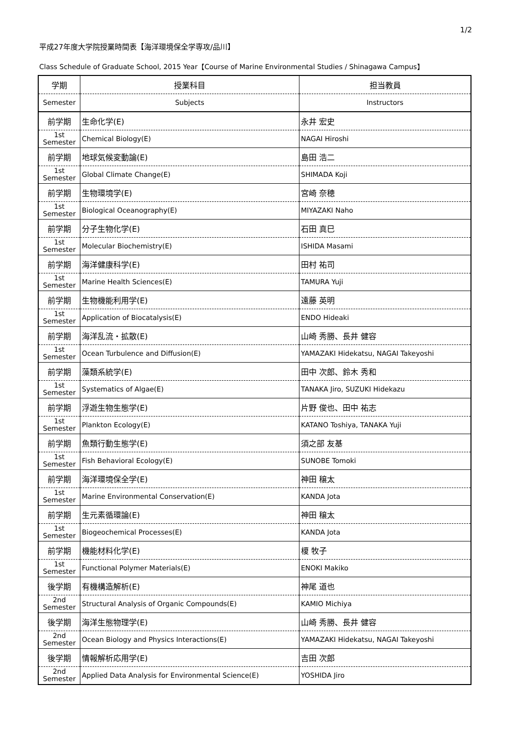1/2
平成27年度大学院授業時間表【海洋環境保全学専攻/品川】
Class Schedule of Graduate School, 2015 Year【Course of Marine Environmental Studies / Shinagawa Campus】
| 学期 | 授業科目 | 担当教員 |
| --- | --- | --- |
| Semester | Subjects | Instructors |
| 前学期 | 生命化学(E) | 永井 宏史 |
| 1st Semester | Chemical Biology(E) | NAGAI Hiroshi |
| 前学期 | 地球気候変動論(E) | 島田 浩二 |
| 1st Semester | Global Climate Change(E) | SHIMADA Koji |
| 前学期 | 生物環境学(E) | 宮崎 奈穂 |
| 1st Semester | Biological Oceanography(E) | MIYAZAKI Naho |
| 前学期 | 分子生物化学(E) | 石田 真巳 |
| 1st Semester | Molecular Biochemistry(E) | ISHIDA Masami |
| 前学期 | 海洋健康科学(E) | 田村 祐司 |
| 1st Semester | Marine Health Sciences(E) | TAMURA Yuji |
| 前学期 | 生物機能利用学(E) | 遠藤 英明 |
| 1st Semester | Application of Biocatalysis(E) | ENDO Hideaki |
| 前学期 | 海洋乱流・拡散(E) | 山崎 秀勝、長井 健容 |
| 1st Semester | Ocean Turbulence and Diffusion(E) | YAMAZAKI Hidekatsu, NAGAI Takeyoshi |
| 前学期 | 藻類系統学(E) | 田中 次郎、鈴木 秀和 |
| 1st Semester | Systematics of Algae(E) | TANAKA Jiro, SUZUKI Hidekazu |
| 前学期 | 浮遊生物生態学(E) | 片野 俊也、田中 祐志 |
| 1st Semester | Plankton Ecology(E) | KATANO Toshiya, TANAKA Yuji |
| 前学期 | 魚類行動生態学(E) | 須之部 友基 |
| 1st Semester | Fish Behavioral Ecology(E) | SUNOBE Tomoki |
| 前学期 | 海洋環境保全学(E) | 神田 穣太 |
| 1st Semester | Marine Environmental Conservation(E) | KANDA Jota |
| 前学期 | 生元素循環論(E) | 神田 穣太 |
| 1st Semester | Biogeochemical Processes(E) | KANDA Jota |
| 前学期 | 機能材料化学(E) | 榎 牧子 |
| 1st Semester | Functional Polymer Materials(E) | ENOKI Makiko |
| 後学期 | 有機構造解析(E) | 神尾 道也 |
| 2nd Semester | Structural Analysis of Organic Compounds(E) | KAMIO Michiya |
| 後学期 | 海洋生態物理学(E) | 山崎 秀勝、長井 健容 |
| 2nd Semester | Ocean Biology and Physics Interactions(E) | YAMAZAKI Hidekatsu, NAGAI Takeyoshi |
| 後学期 | 情報解析応用学(E) | 吉田 次郎 |
| 2nd Semester | Applied Data Analysis for Environmental Science(E) | YOSHIDA Jiro |